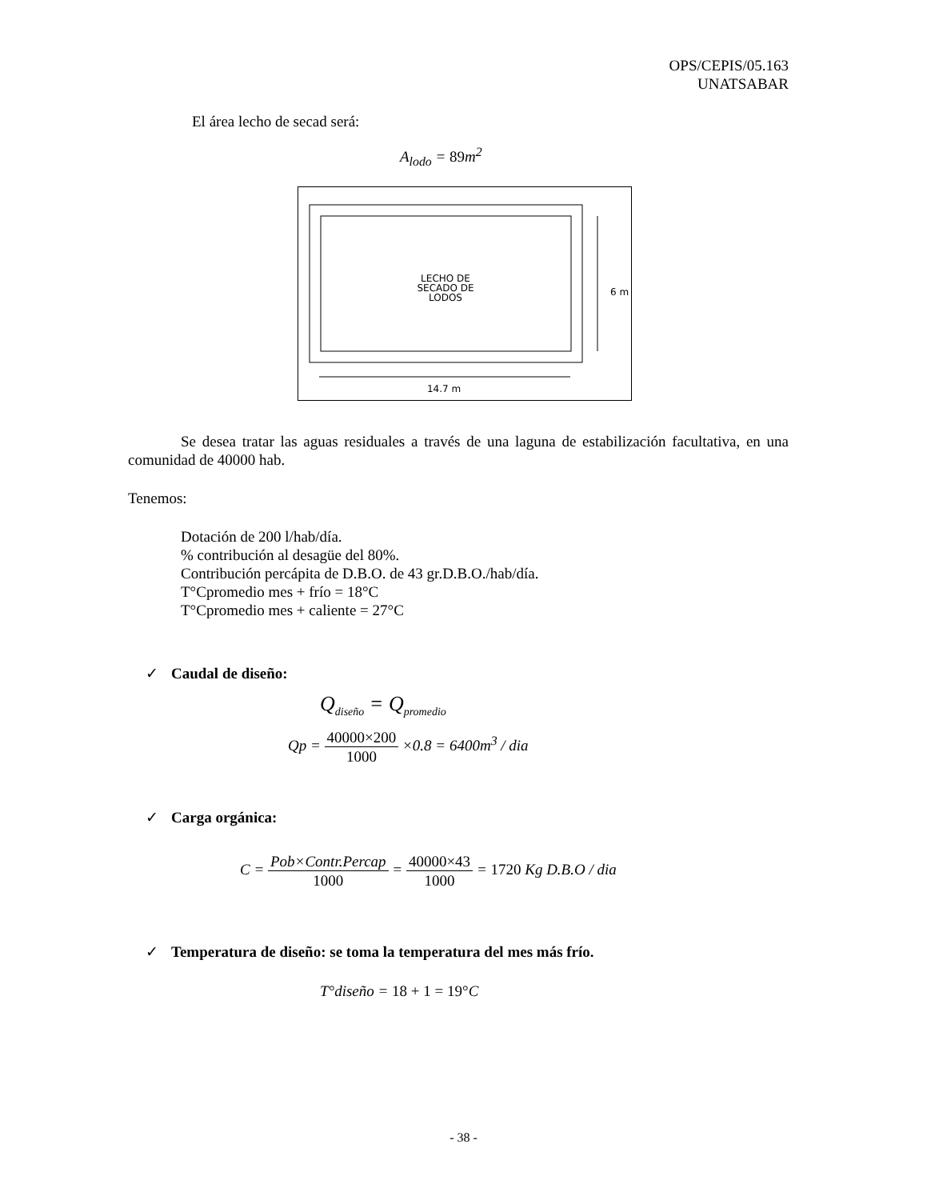OPS/CEPIS/05.163
UNATSABAR
El área lecho de secad será:
A<sub>lodo</sub> = 89m<sup>2</sup>
LECHO DE
SECADO DE
LODOS
6 m
14.7 m
Se desea tratar las aguas residuales a través de una laguna de estabilización facultativa, en una comunidad de 40000 hab.
Tenemos:
Dotación de 200 l/hab/día.
% contribución al desagüe del 80%.
Contribución percápita de D.B.O. de 43 gr.D.B.O./hab/día.
T°Cpromedio mes + frío = 18°C
T°Cpromedio mes + caliente = 27°C
✓ Caudal de diseño:
Q<sub>diseño</sub> = Q<sub>promedio</sub>
Qp = 40000×200 1000 ×0.8 = 6400m<sup>3</sup> / dia
✓ Carga orgánica:
C = Pob×Contr.Percap 1000 = 40000×43 1000 = 1720 Kg D.B.O / dia
✓ Temperatura de diseño: se toma la temperatura del mes más frío.
T°diseño = 18 + 1 = 19°C
- 38 -